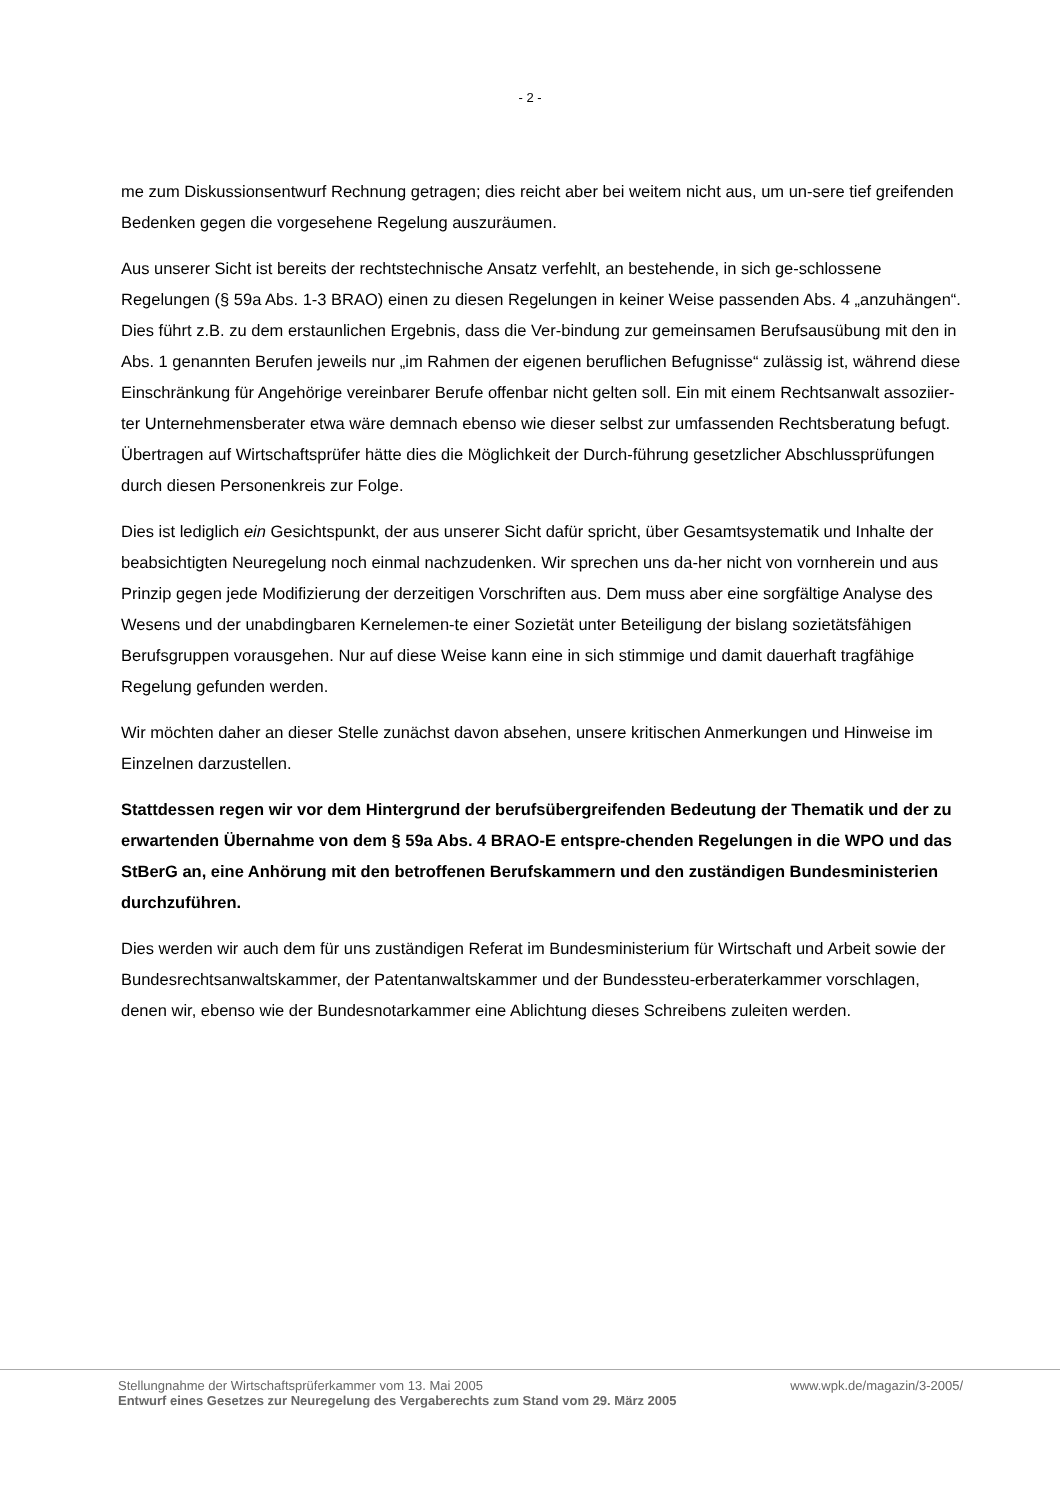- 2 -
me zum Diskussionsentwurf Rechnung getragen; dies reicht aber bei weitem nicht aus, um un-sere tief greifenden Bedenken gegen die vorgesehene Regelung auszuräumen.
Aus unserer Sicht ist bereits der rechtstechnische Ansatz verfehlt, an bestehende, in sich ge-schlossene Regelungen (§ 59a Abs. 1-3 BRAO) einen zu diesen Regelungen in keiner Weise passenden Abs. 4 „anzuhängen“. Dies führt z.B. zu dem erstaunlichen Ergebnis, dass die Ver-bindung zur gemeinsamen Berufsausübung mit den in Abs. 1 genannten Berufen jeweils nur „im Rahmen der eigenen beruflichen Befugnisse“ zulässig ist, während diese Einschränkung für Angehörige vereinbarer Berufe offenbar nicht gelten soll. Ein mit einem Rechtsanwalt assoziier-ter Unternehmensberater etwa wäre demnach ebenso wie dieser selbst zur umfassenden Rechtsberatung befugt. Übertragen auf Wirtschaftsprüfer hätte dies die Möglichkeit der Durch-führung gesetzlicher Abschlussprüfungen durch diesen Personenkreis zur Folge.
Dies ist lediglich ein Gesichtspunkt, der aus unserer Sicht dafür spricht, über Gesamtsystematik und Inhalte der beabsichtigten Neuregelung noch einmal nachzudenken. Wir sprechen uns da-her nicht von vornherein und aus Prinzip gegen jede Modifizierung der derzeitigen Vorschriften aus. Dem muss aber eine sorgfältige Analyse des Wesens und der unabdingbaren Kernelemen-te einer Sozietät unter Beteiligung der bislang sozietätsfähigen Berufsgruppen vorausgehen. Nur auf diese Weise kann eine in sich stimmige und damit dauerhaft tragfähige Regelung gefunden werden.
Wir möchten daher an dieser Stelle zunächst davon absehen, unsere kritischen Anmerkungen und Hinweise im Einzelnen darzustellen.
Stattdessen regen wir vor dem Hintergrund der berufsübergreifenden Bedeutung der Thematik und der zu erwartenden Übernahme von dem § 59a Abs. 4 BRAO-E entspre-chenden Regelungen in die WPO und das StBerG an, eine Anhörung mit den betroffenen Berufskammern und den zuständigen Bundesministerien durchzuführen.
Dies werden wir auch dem für uns zuständigen Referat im Bundesministerium für Wirtschaft und Arbeit sowie der Bundesrechtsanwaltskammer, der Patentanwaltskammer und der Bundessteu-erberaterkammer vorschlagen, denen wir, ebenso wie der Bundesnotarkammer eine Ablichtung dieses Schreibens zuleiten werden.
Stellungnahme der Wirtschaftsprüferkammer vom 13. Mai 2005 www.wpk.de/magazin/3-2005/
Entwurf eines Gesetzes zur Neuregelung des Vergaberechts zum Stand vom 29. März 2005